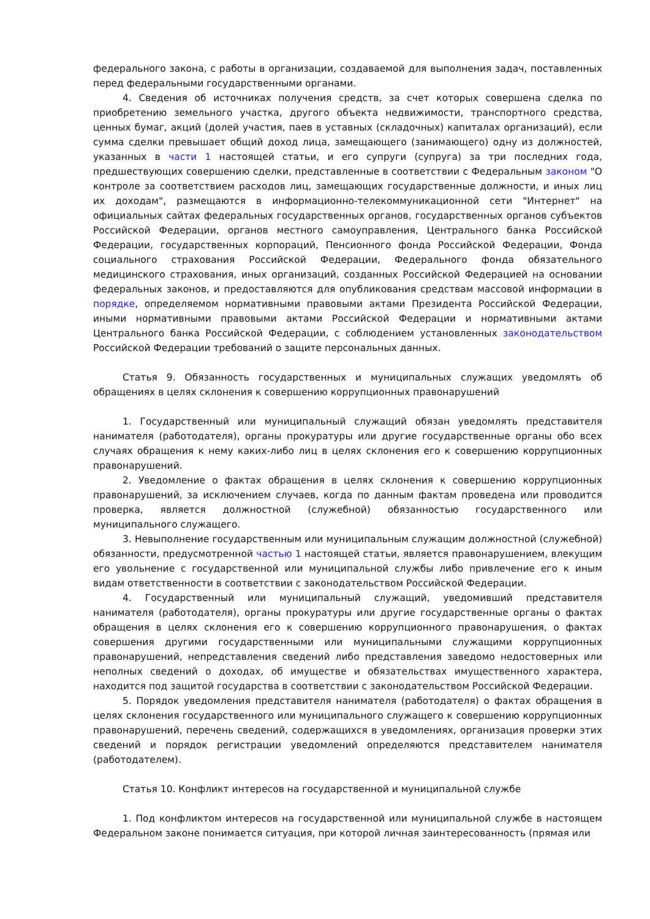федерального закона, с работы в организации, создаваемой для выполнения задач, поставленных перед федеральными государственными органами.
4. Сведения об источниках получения средств, за счет которых совершена сделка по приобретению земельного участка, другого объекта недвижимости, транспортного средства, ценных бумаг, акций (долей участия, паев в уставных (складочных) капиталах организаций), если сумма сделки превышает общий доход лица, замещающего (занимающего) одну из должностей, указанных в части 1 настоящей статьи, и его супруги (супруга) за три последних года, предшествующих совершению сделки, представленные в соответствии с Федеральным законом "О контроле за соответствием расходов лиц, замещающих государственные должности, и иных лиц их доходам", размещаются в информационно-телекоммуникационной сети "Интернет" на официальных сайтах федеральных государственных органов, государственных органов субъектов Российской Федерации, органов местного самоуправления, Центрального банка Российской Федерации, государственных корпораций, Пенсионного фонда Российской Федерации, Фонда социального страхования Российской Федерации, Федерального фонда обязательного медицинского страхования, иных организаций, созданных Российской Федерацией на основании федеральных законов, и предоставляются для опубликования средствам массовой информации в порядке, определяемом нормативными правовыми актами Президента Российской Федерации, иными нормативными правовыми актами Российской Федерации и нормативными актами Центрального банка Российской Федерации, с соблюдением установленных законодательством Российской Федерации требований о защите персональных данных.
Статья 9. Обязанность государственных и муниципальных служащих уведомлять об обращениях в целях склонения к совершению коррупционных правонарушений
1. Государственный или муниципальный служащий обязан уведомлять представителя нанимателя (работодателя), органы прокуратуры или другие государственные органы обо всех случаях обращения к нему каких-либо лиц в целях склонения его к совершению коррупционных правонарушений.
2. Уведомление о фактах обращения в целях склонения к совершению коррупционных правонарушений, за исключением случаев, когда по данным фактам проведена или проводится проверка, является должностной (служебной) обязанностью государственного или муниципального служащего.
3. Невыполнение государственным или муниципальным служащим должностной (служебной) обязанности, предусмотренной частью 1 настоящей статьи, является правонарушением, влекущим его увольнение с государственной или муниципальной службы либо привлечение его к иным видам ответственности в соответствии с законодательством Российской Федерации.
4. Государственный или муниципальный служащий, уведомивший представителя нанимателя (работодателя), органы прокуратуры или другие государственные органы о фактах обращения в целях склонения его к совершению коррупционного правонарушения, о фактах совершения другими государственными или муниципальными служащими коррупционных правонарушений, непредставления сведений либо представления заведомо недостоверных или неполных сведений о доходах, об имуществе и обязательствах имущественного характера, находится под защитой государства в соответствии с законодательством Российской Федерации.
5. Порядок уведомления представителя нанимателя (работодателя) о фактах обращения в целях склонения государственного или муниципального служащего к совершению коррупционных правонарушений, перечень сведений, содержащихся в уведомлениях, организация проверки этих сведений и порядок регистрации уведомлений определяются представителем нанимателя (работодателем).
Статья 10. Конфликт интересов на государственной и муниципальной службе
1. Под конфликтом интересов на государственной или муниципальной службе в настоящем Федеральном законе понимается ситуация, при которой личная заинтересованность (прямая или